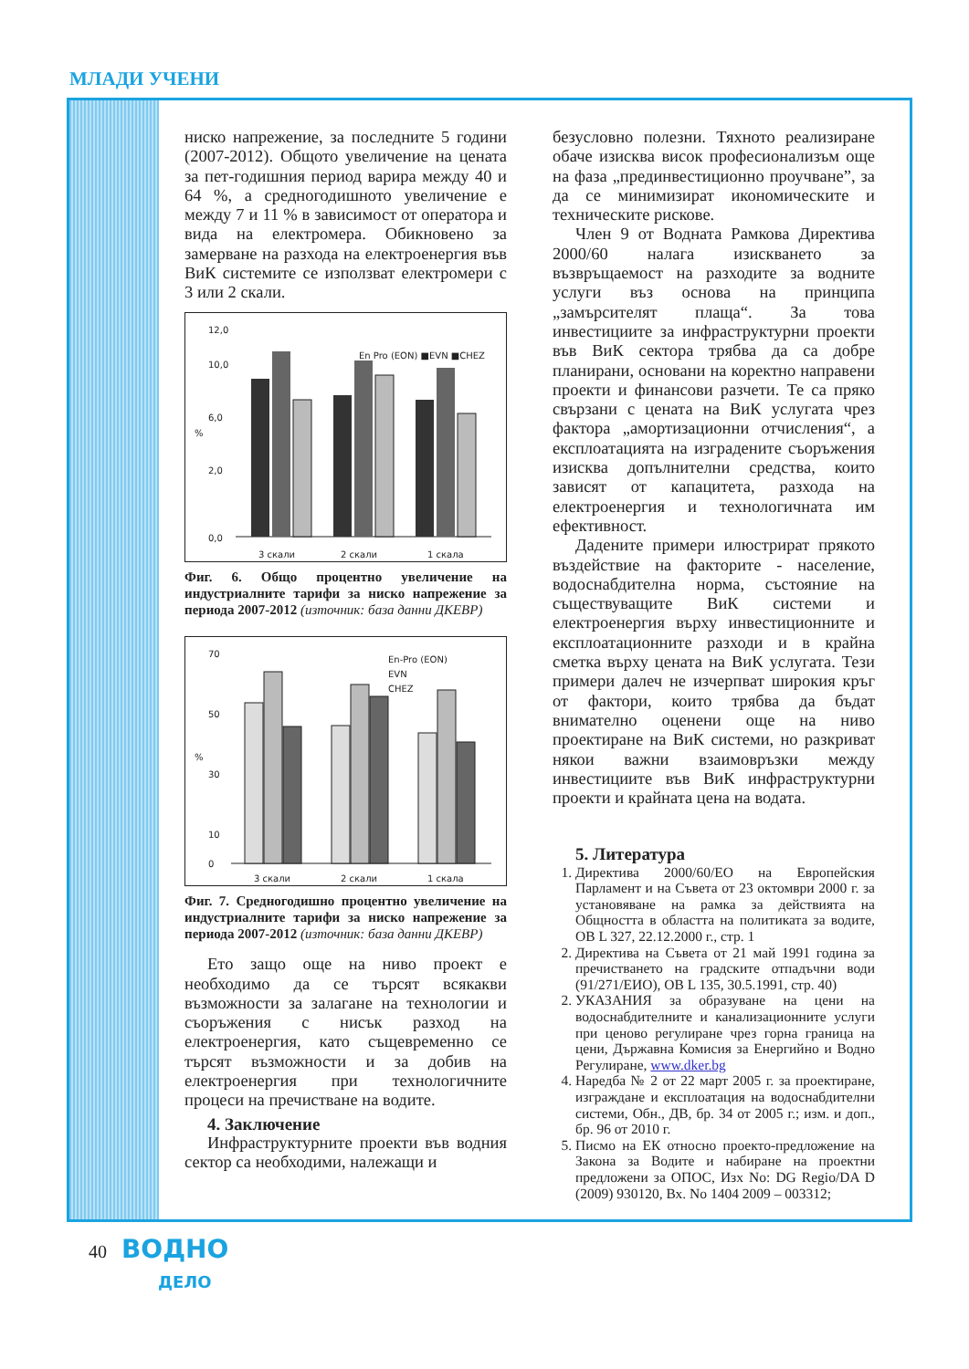МЛАДИ УЧЕНИ
ниско напрежение, за последните 5 години (2007-2012). Общото увеличение на цената за пет-годишния период варира между 40 и 64 %, а средногодишното увеличение е между 7 и 11 % в зависимост от оператора и вида на електромера. Обикновено за замерване на разхода на електроенергия във ВиК системите се използват електромери с 3 или 2 скали.
12,0
10,0
6,0
2,0
0,0
%
3 скали
2 скали
1 скала
En Pro (EON) ■EVN ■CHEZ
Фиг. 6. Общо процентно увеличение на индустриалните тарифи за ниско напрежение за периода 2007-2012 (източник: база данни ДКЕВР)
70
50
30
10
0
%
3 скали
2 скали
1 скала
En-Pro (EON)
EVN
CHEZ
Фиг. 7. Средногодишно процентно увеличение на индустриалните тарифи за ниско напрежение за периода 2007-2012 (източник: база данни ДКЕВР)
Ето защо още на ниво проект е необходимо да се търсят всякакви възможности за залагане на технологии и съоръжения с нисък разход на електроенергия, като същевременно се търсят възможности и за добив на електроенергия при технологичните процеси на пречистване на водите.
4. Заключение
Инфраструктурните проекти във водния сектор са необходими, належащи и
безусловно полезни. Тяхното реализиране обаче изисква висок професионализъм още на фаза „прединвестиционно проучване”, за да се минимизират икономическите и техническите рискове.
Член 9 от Водната Рамкова Директива 2000/60 налага изискването за възвръщаемост на разходите за водните услуги въз основа на принципа „замърсителят плаща“. За това инвестициите за инфраструктурни проекти във ВиК сектора трябва да са добре планирани, основани на коректно направени проекти и финансови разчети. Те са пряко свързани с цената на ВиК услугата чрез фактора „амортизационни отчисления“, а експлоатацията на изградените съоръжения изисква допълнителни средства, които зависят от капацитета, разхода на електроенергия и технологичната им ефективност.
Дадените примери илюстрират прякото въздействие на факторите - население, водоснабдителна норма, състояние на съществуващите ВиК системи и електроенергия върху инвестиционните и експлоатационните разходи и в крайна сметка върху цената на ВиК услугата. Тези примери далеч не изчерпват широкия кръг от фактори, които трябва да бъдат внимателно оценени още на ниво проектиране на ВиК системи, но разкриват някои важни взаимовръзки между инвестициите във ВиК инфраструктурни проекти и крайната цена на водата.
5. Литература
1. Директива 2000/60/ЕО на Европейския Парламент и на Съвета от 23 октомври 2000 г. за установяване на рамка за действията на Общността в областта на политиката за водите, ОВ L 327, 22.12.2000 г., стр. 1
2. Директива на Съвета от 21 май 1991 година за пречистването на градските отпадъчни води (91/271/ЕИО), ОВ L 135, 30.5.1991, стр. 40)
2. УКАЗАНИЯ за образуване на цени на водоснабдителните и канализационните услуги при ценово регулиране чрез горна граница на цени, Държавна Комисия за Енергийно и Водно Регулиране, www.dker.bg
4. Наредба № 2 от 22 март 2005 г. за проектиране, изграждане и експлоатация на водоснабдителни системи, Обн., ДВ, бр. 34 от 2005 г.; изм. и доп., бр. 96 от 2010 г.
5. Писмо на ЕК относно проекто-предложение на Закона за Водите и набиране на проектни предложени за ОПОС, Изх No: DG Regio/DA D (2009) 930120, Вх. No 1404 2009 – 003312;
40
ВОДНО
ДЕЛО